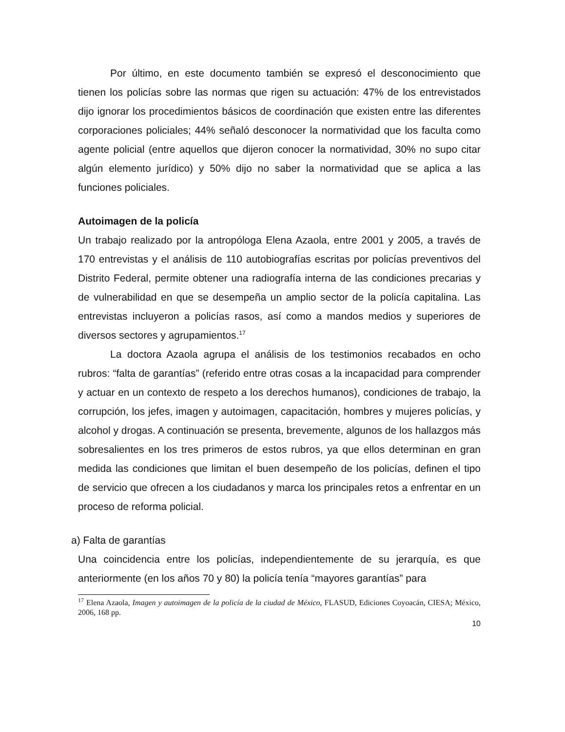Por último, en este documento también se expresó el desconocimiento que tienen los policías sobre las normas que rigen su actuación: 47% de los entrevistados dijo ignorar los procedimientos básicos de coordinación que existen entre las diferentes corporaciones policiales; 44% señaló desconocer la normatividad que los faculta como agente policial (entre aquellos que dijeron conocer la normatividad, 30% no supo citar algún elemento jurídico) y 50% dijo no saber la normatividad que se aplica a las funciones policiales.
Autoimagen de la policía
Un trabajo realizado por la antropóloga Elena Azaola, entre 2001 y 2005, a través de 170 entrevistas y el análisis de 110 autobiografías escritas por policías preventivos del Distrito Federal, permite obtener una radiografía interna de las condiciones precarias y de vulnerabilidad en que se desempeña un amplio sector de la policía capitalina. Las entrevistas incluyeron a policías rasos, así como a mandos medios y superiores de diversos sectores y agrupamientos.<sup>17</sup>
La doctora Azaola agrupa el análisis de los testimonios recabados en ocho rubros: “falta de garantías” (referido entre otras cosas a la incapacidad para comprender y actuar en un contexto de respeto a los derechos humanos), condiciones de trabajo, la corrupción, los jefes, imagen y autoimagen, capacitación, hombres y mujeres policías, y alcohol y drogas. A continuación se presenta, brevemente, algunos de los hallazgos más sobresalientes en los tres primeros de estos rubros, ya que ellos determinan en gran medida las condiciones que limitan el buen desempeño de los policías, definen el tipo de servicio que ofrecen a los ciudadanos y marca los principales retos a enfrentar en un proceso de reforma policial.
a) Falta de garantías
Una coincidencia entre los policías, independientemente de su jerarquía, es que anteriormente (en los años 70 y 80) la policía tenía “mayores garantías” para
<sup>17</sup> Elena Azaola, Imagen y autoimagen de la policía de la ciudad de México, FLASUD, Ediciones Coyoacán, CIESA; México, 2006, 168 pp.
10